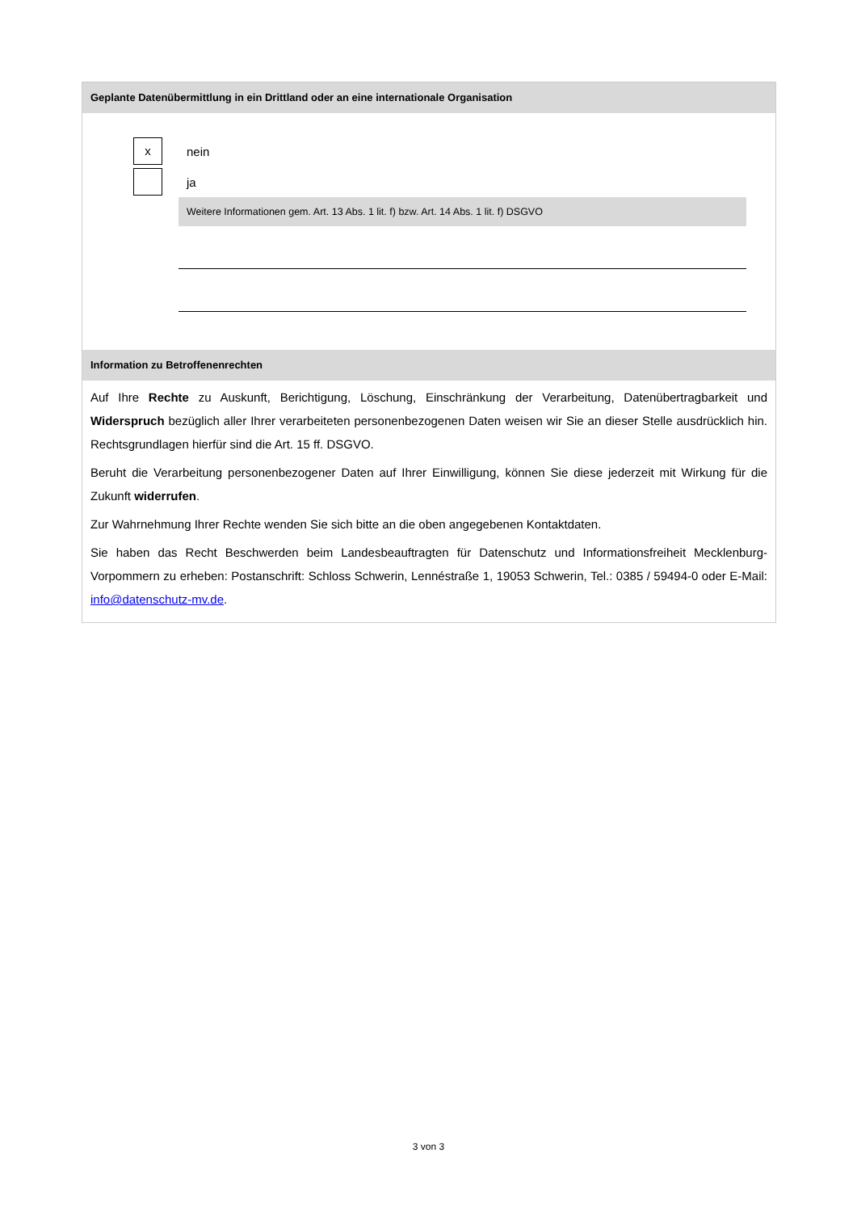Geplante Datenübermittlung in ein Drittland oder an eine internationale Organisation
x
nein
ja
Weitere Informationen gem. Art. 13 Abs. 1 lit. f) bzw. Art. 14 Abs. 1 lit. f) DSGVO
Information zu Betroffenenrechten
Auf Ihre Rechte zu Auskunft, Berichtigung, Löschung, Einschränkung der Verarbeitung, Datenübertragbarkeit und Widerspruch bezüglich aller Ihrer verarbeiteten personenbezogenen Daten weisen wir Sie an dieser Stelle ausdrücklich hin. Rechtsgrundlagen hierfür sind die Art. 15 ff. DSGVO.
Beruht die Verarbeitung personenbezogener Daten auf Ihrer Einwilligung, können Sie diese jederzeit mit Wirkung für die Zukunft widerrufen.
Zur Wahrnehmung Ihrer Rechte wenden Sie sich bitte an die oben angegebenen Kontaktdaten.
Sie haben das Recht Beschwerden beim Landesbeauftragten für Datenschutz und Informationsfreiheit Mecklenburg-Vorpommern zu erheben: Postanschrift: Schloss Schwerin, Lennéstraße 1, 19053 Schwerin, Tel.: 0385 / 59494-0 oder E-Mail: info@datenschutz-mv.de.
3 von 3